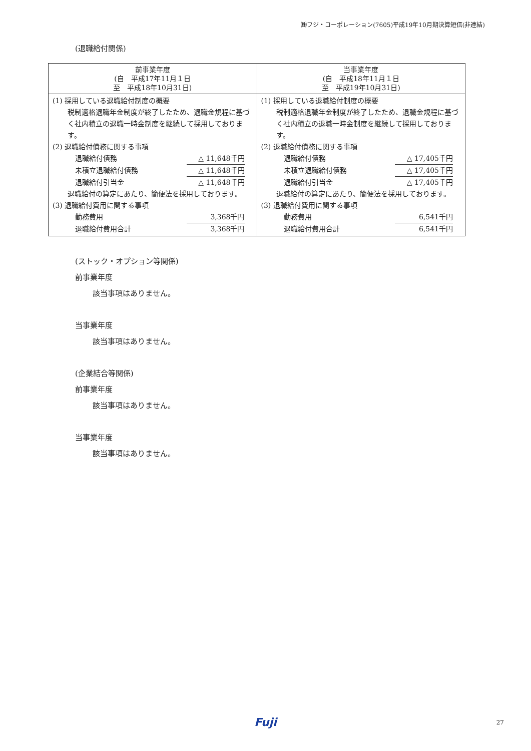㈱フジ・コーポレーション(7605)平成19年10月期決算短信(非連結)
(退職給付関係)
| 前事業年度 (自 平成17年11月１日 至 平成18年10月31日) | 当事業年度 (自 平成18年11月１日 至 平成19年10月31日) |
| --- | --- |
| (1) 採用している退職給付制度の概要 税制適格退職年金制度が終了したため、退職金規程に基づく社内積立の退職一時金制度を継続して採用しております。 (2) 退職給付債務に関する事項 退職給付債務 △ 11,648千円 未積立退職給付債務 △ 11,648千円 退職給付引当金 △ 11,648千円 退職給付の算定にあたり、簡便法を採用しております。 (3) 退職給付費用に関する事項 勤務費用 3,368千円 退職給付費用合計 3,368千円 | (1) 採用している退職給付制度の概要 税制適格退職年金制度が終了したため、退職金規程に基づく社内積立の退職一時金制度を継続して採用しております。 (2) 退職給付債務に関する事項 退職給付債務 △ 17,405千円 未積立退職給付債務 △ 17,405千円 退職給付引当金 △ 17,405千円 退職給付の算定にあたり、簡便法を採用しております。 (3) 退職給付費用に関する事項 勤務費用 6,541千円 退職給付費用合計 6,541千円 |
(ストック・オプション等関係)
前事業年度
該当事項はありません。
当事業年度
該当事項はありません。
(企業結合等関係)
前事業年度
該当事項はありません。
当事業年度
該当事項はありません。
Fuji 27